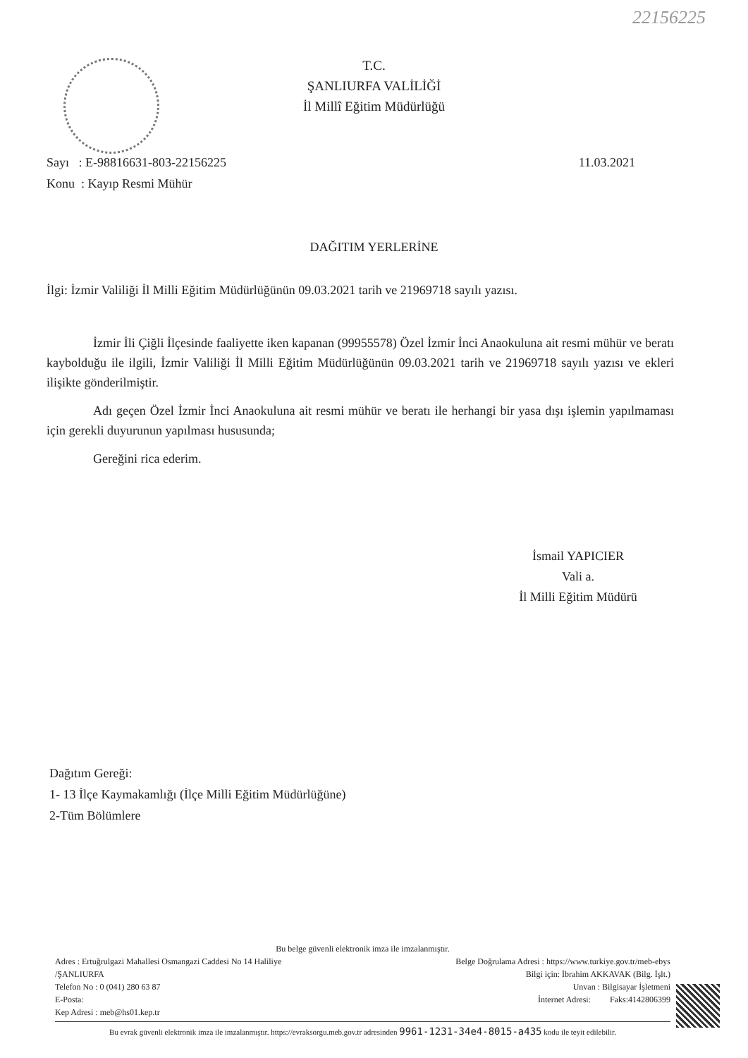22156225
T.C.
ŞANLIURFA VALİLİĞİ
İl Millî Eğitim Müdürlüğü
Sayı : E-98816631-803-22156225
Konu : Kayıp Resmi Mühür
11.03.2021
DAĞITIM YERLERİNE
İlgi: İzmir Valiliği İl Milli Eğitim Müdürlüğünün 09.03.2021 tarih ve 21969718 sayılı yazısı.
İzmir İli Çiğli İlçesinde faaliyette iken kapanan (99955578) Özel İzmir İnci Anaokuluna ait resmi mühür ve beratı kaybolduğu ile ilgili, İzmir Valiliği İl Milli Eğitim Müdürlüğünün 09.03.2021 tarih ve 21969718 sayılı yazısı ve ekleri ilişikte gönderilmiştir.
Adı geçen Özel İzmir İnci Anaokuluna ait resmi mühür ve beratı ile herhangi bir yasa dışı işlemin yapılmaması için gerekli duyurunun yapılması hususunda;
Gereğini rica ederim.
İsmail YAPICIER
Vali a.
İl Milli Eğitim Müdürü
Dağıtım Gereği:
1- 13 İlçe Kaymakamlığı (İlçe Milli Eğitim Müdürlüğüne)
2-Tüm Bölümlere
Bu belge güvenli elektronik imza ile imzalanmıştır.
Adres : Ertuğrulgazi Mahallesi Osmangazi Caddesi No 14 Haliliye
/ŞANLIURFA
Telefon No : 0 (041) 280 63 87
E-Posta:
Kep Adresi : meb@hs01.kep.tr
Belge Doğrulama Adresi : https://www.turkiye.gov.tr/meb-ebys
Bilgi için: İbrahim AKKAVAK (Bilg. İşlt.)
Unvan : Bilgisayar İşletmeni
İnternet Adresi: Faks:4142806399
Bu evrak güvenli elektronik imza ile imzalanmıştır. https://evraksorgu.meb.gov.tr adresinden 9961-1231-34e4-8015-a435 kodu ile teyit edilebilir.